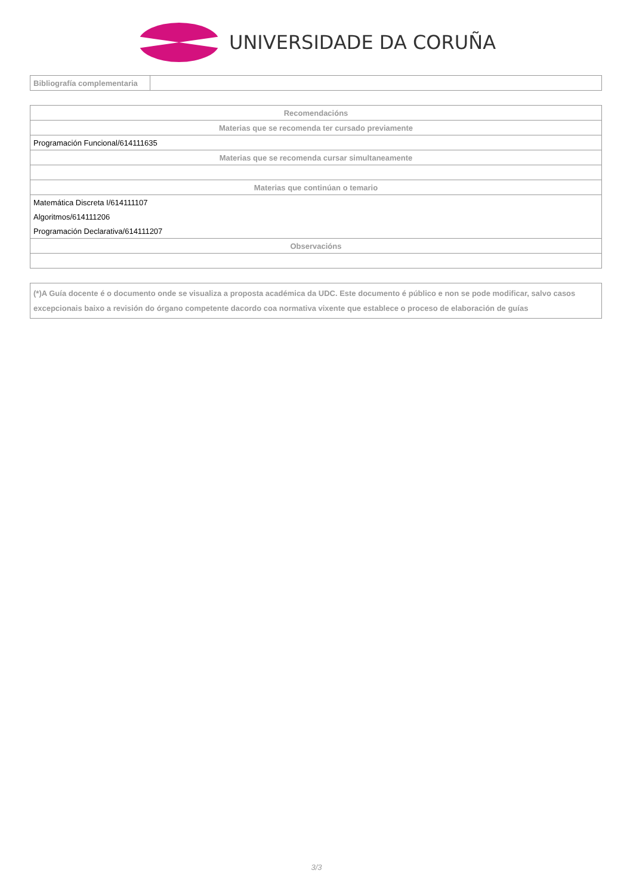UNIVERSIDADE DA CORUÑA
| Bibliografía complementaria | |
| Recomendacións |
| --- |
| Materias que se recomenda ter cursado previamente |
| Programación Funcional/614111635 |
| Materias que se recomenda cursar simultaneamente |
| Materias que continúan o temario |
| Matemática Discreta I/614111107 |
| Algoritmos/614111206 |
| Programación Declarativa/614111207 |
| Observacións |
| (*)A Guía docente é o documento onde se visualiza a proposta académica da UDC. Este documento é público e non se pode modificar, salvo casos excepcionais baixo a revisión do órgano competente dacordo coa normativa vixente que establece o proceso de elaboración de guías |
3/3